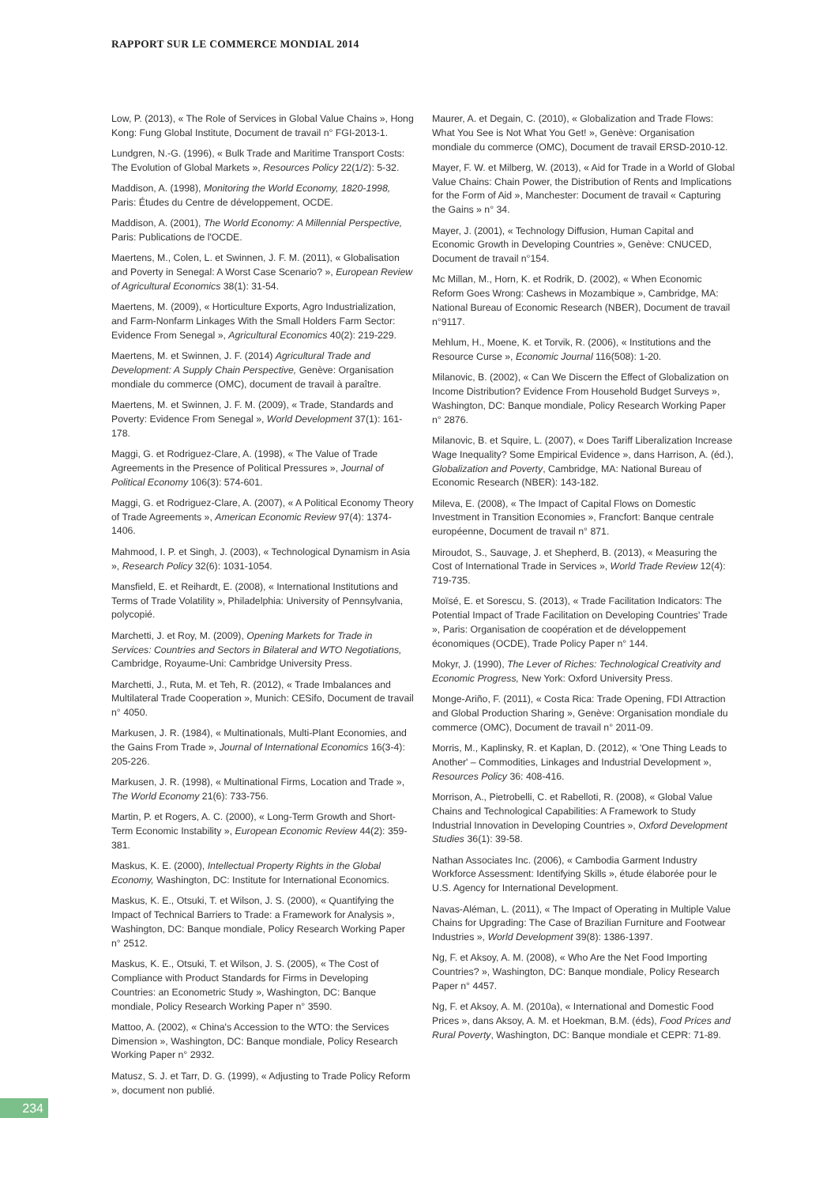RAPPORT SUR LE COMMERCE MONDIAL 2014
Low, P. (2013), « The Role of Services in Global Value Chains », Hong Kong: Fung Global Institute, Document de travail n° FGI-2013-1.
Lundgren, N.-G. (1996), « Bulk Trade and Maritime Transport Costs: The Evolution of Global Markets », Resources Policy 22(1/2): 5-32.
Maddison, A. (1998), Monitoring the World Economy, 1820-1998, Paris: Études du Centre de développement, OCDE.
Maddison, A. (2001), The World Economy: A Millennial Perspective, Paris: Publications de l'OCDE.
Maertens, M., Colen, L. et Swinnen, J. F. M. (2011), « Globalisation and Poverty in Senegal: A Worst Case Scenario? », European Review of Agricultural Economics 38(1): 31-54.
Maertens, M. (2009), « Horticulture Exports, Agro Industrialization, and Farm-Nonfarm Linkages With the Small Holders Farm Sector: Evidence From Senegal », Agricultural Economics 40(2): 219-229.
Maertens, M. et Swinnen, J. F. (2014) Agricultural Trade and Development: A Supply Chain Perspective, Genève: Organisation mondiale du commerce (OMC), document de travail à paraître.
Maertens, M. et Swinnen, J. F. M. (2009), « Trade, Standards and Poverty: Evidence From Senegal », World Development 37(1): 161-178.
Maggi, G. et Rodriguez-Clare, A. (1998), « The Value of Trade Agreements in the Presence of Political Pressures », Journal of Political Economy 106(3): 574-601.
Maggi, G. et Rodriguez-Clare, A. (2007), « A Political Economy Theory of Trade Agreements », American Economic Review 97(4): 1374-1406.
Mahmood, I. P. et Singh, J. (2003), « Technological Dynamism in Asia », Research Policy 32(6): 1031-1054.
Mansfield, E. et Reihardt, E. (2008), « International Institutions and Terms of Trade Volatility », Philadelphia: University of Pennsylvania, polycopié.
Marchetti, J. et Roy, M. (2009), Opening Markets for Trade in Services: Countries and Sectors in Bilateral and WTO Negotiations, Cambridge, Royaume-Uni: Cambridge University Press.
Marchetti, J., Ruta, M. et Teh, R. (2012), « Trade Imbalances and Multilateral Trade Cooperation », Munich: CESifo, Document de travail n° 4050.
Markusen, J. R. (1984), « Multinationals, Multi-Plant Economies, and the Gains From Trade », Journal of International Economics 16(3-4): 205-226.
Markusen, J. R. (1998), « Multinational Firms, Location and Trade », The World Economy 21(6): 733-756.
Martin, P. et Rogers, A. C. (2000), « Long-Term Growth and Short-Term Economic Instability », European Economic Review 44(2): 359-381.
Maskus, K. E. (2000), Intellectual Property Rights in the Global Economy, Washington, DC: Institute for International Economics.
Maskus, K. E., Otsuki, T. et Wilson, J. S. (2000), « Quantifying the Impact of Technical Barriers to Trade: a Framework for Analysis », Washington, DC: Banque mondiale, Policy Research Working Paper n° 2512.
Maskus, K. E., Otsuki, T. et Wilson, J. S. (2005), « The Cost of Compliance with Product Standards for Firms in Developing Countries: an Econometric Study », Washington, DC: Banque mondiale, Policy Research Working Paper n° 3590.
Mattoo, A. (2002), « China's Accession to the WTO: the Services Dimension », Washington, DC: Banque mondiale, Policy Research Working Paper n° 2932.
Matusz, S. J. et Tarr, D. G. (1999), « Adjusting to Trade Policy Reform », document non publié.
Maurer, A. et Degain, C. (2010), « Globalization and Trade Flows: What You See is Not What You Get! », Genève: Organisation mondiale du commerce (OMC), Document de travail ERSD-2010-12.
Mayer, F. W. et Milberg, W. (2013), « Aid for Trade in a World of Global Value Chains: Chain Power, the Distribution of Rents and Implications for the Form of Aid », Manchester: Document de travail « Capturing the Gains » n° 34.
Mayer, J. (2001), « Technology Diffusion, Human Capital and Economic Growth in Developing Countries », Genève: CNUCED, Document de travail n°154.
Mc Millan, M., Horn, K. et Rodrik, D. (2002), « When Economic Reform Goes Wrong: Cashews in Mozambique », Cambridge, MA: National Bureau of Economic Research (NBER), Document de travail n°9117.
Mehlum, H., Moene, K. et Torvik, R. (2006), « Institutions and the Resource Curse », Economic Journal 116(508): 1-20.
Milanovic, B. (2002), « Can We Discern the Effect of Globalization on Income Distribution? Evidence From Household Budget Surveys », Washington, DC: Banque mondiale, Policy Research Working Paper n° 2876.
Milanovic, B. et Squire, L. (2007), « Does Tariff Liberalization Increase Wage Inequality? Some Empirical Evidence », dans Harrison, A. (éd.), Globalization and Poverty, Cambridge, MA: National Bureau of Economic Research (NBER): 143-182.
Mileva, E. (2008), « The Impact of Capital Flows on Domestic Investment in Transition Economies », Francfort: Banque centrale européenne, Document de travail n° 871.
Miroudot, S., Sauvage, J. et Shepherd, B. (2013), « Measuring the Cost of International Trade in Services », World Trade Review 12(4): 719-735.
Moïsé, E. et Sorescu, S. (2013), « Trade Facilitation Indicators: The Potential Impact of Trade Facilitation on Developing Countries' Trade », Paris: Organisation de coopération et de développement économiques (OCDE), Trade Policy Paper n° 144.
Mokyr, J. (1990), The Lever of Riches: Technological Creativity and Economic Progress, New York: Oxford University Press.
Monge-Ariño, F. (2011), « Costa Rica: Trade Opening, FDI Attraction and Global Production Sharing », Genève: Organisation mondiale du commerce (OMC), Document de travail n° 2011-09.
Morris, M., Kaplinsky, R. et Kaplan, D. (2012), « 'One Thing Leads to Another' – Commodities, Linkages and Industrial Development », Resources Policy 36: 408-416.
Morrison, A., Pietrobelli, C. et Rabelloti, R. (2008), « Global Value Chains and Technological Capabilities: A Framework to Study Industrial Innovation in Developing Countries », Oxford Development Studies 36(1): 39-58.
Nathan Associates Inc. (2006), « Cambodia Garment Industry Workforce Assessment: Identifying Skills », étude élaborée pour le U.S. Agency for International Development.
Navas-Aléman, L. (2011), « The Impact of Operating in Multiple Value Chains for Upgrading: The Case of Brazilian Furniture and Footwear Industries », World Development 39(8): 1386-1397.
Ng, F. et Aksoy, A. M. (2008), « Who Are the Net Food Importing Countries? », Washington, DC: Banque mondiale, Policy Research Paper n° 4457.
Ng, F. et Aksoy, A. M. (2010a), « International and Domestic Food Prices », dans Aksoy, A. M. et Hoekman, B.M. (éds), Food Prices and Rural Poverty, Washington, DC: Banque mondiale et CEPR: 71-89.
234